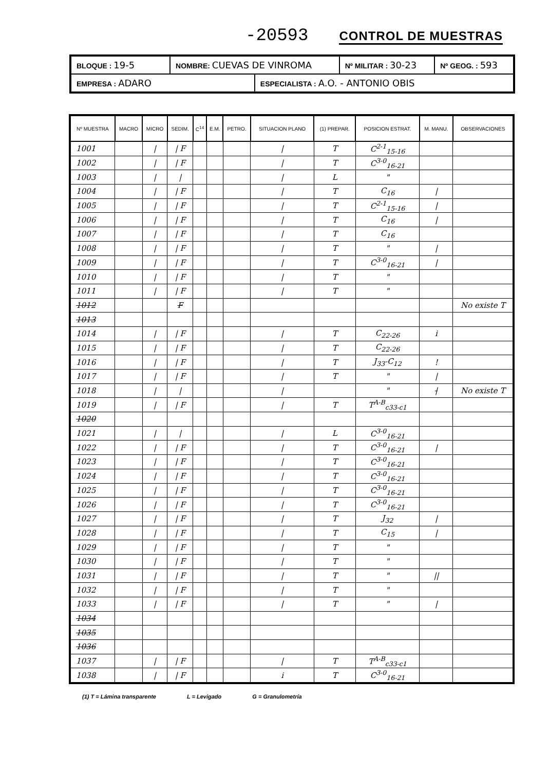-20593 CONTROL DE MUESTRAS
| BLOQUE : 19-5 | NOMBRE: CUEVAS DE VINROMA | | Nº MILITAR : 30-23 | Nº GEOG. : 593 |
| EMPRESA : ADARO | | ESPECIALISTA : A.O. - ANTONIO OBIS | | |
| Nº MUESTRA | MACRO | MICRO | SEDIM. | C<sup>14</sup> | E.M. | PETRO. | SITUACION PLANO | (1) PREPAR. | POSICION ESTRAT. | M. MANU. | OBSERVACIONES |
| --- | --- | --- | --- | --- | --- | --- | --- | --- | --- | --- | --- |
| 1001 | | / | / F | | | | / | T | C<sup>2-1</sup><sub>15-16</sub> | | |
| 1002 | | / | / F | | | | / | T | C<sup>3-0</sup><sub>16-21</sub> | | |
| 1003 | | / | / | | | | / | L | " | | |
| 1004 | | / | / F | | | | / | T | C<sub>16</sub> | / | |
| 1005 | | / | / F | | | | / | T | C<sup>2-1</sup><sub>15-16</sub> | / | |
| 1006 | | / | / F | | | | / | T | C<sub>16</sub> | / | |
| 1007 | | / | / F | | | | / | T | C<sub>16</sub> | | |
| 1008 | | / | / F | | | | / | T | " | / | |
| 1009 | | / | / F | | | | / | T | C<sup>3-0</sup><sub>16-21</sub> | / | |
| 1010 | | / | / F | | | | / | T | " | | |
| 1011 | | / | / F | | | | / | T | " | | |
| 1012 | | | F | | | | | | | | No existe T |
| 1013 | | | | | | | | | | | |
| 1014 | | / | / F | | | | / | T | C<sub>22-26</sub> | i | |
| 1015 | | / | / F | | | | / | T | C<sub>22-26</sub> | | |
| 1016 | | / | / F | | | | / | T | J<sub>33</sub>-C<sub>12</sub> | ! | |
| 1017 | | / | / F | | | | / | T | " | / | |
| 1018 | | / | / | | | | / | | " | / | No existe T |
| 1019 | | / | / F | | | | / | T | T<sup>A-B</sup><sub>c33-c1</sub> | | |
| 1020 | | | | | | | | | | | |
| 1021 | | / | / | | | | / | L | C<sup>3-0</sup><sub>16-21</sub> | | |
| 1022 | | / | / F | | | | / | T | C<sup>3-0</sup><sub>16-21</sub> | / | |
| 1023 | | / | / F | | | | / | T | C<sup>3-0</sup><sub>16-21</sub> | | |
| 1024 | | / | / F | | | | / | T | C<sup>3-0</sup><sub>16-21</sub> | | |
| 1025 | | / | / F | | | | / | T | C<sup>3-0</sup><sub>16-21</sub> | | |
| 1026 | | / | / F | | | | / | T | C<sup>3-0</sup><sub>16-21</sub> | | |
| 1027 | | / | / F | | | | / | T | J<sub>32</sub> | / | |
| 1028 | | / | / F | | | | / | T | C<sub>15</sub> | / | |
| 1029 | | / | / F | | | | / | T | " | | |
| 1030 | | / | / F | | | | / | T | " | | |
| 1031 | | / | / F | | | | / | T | " | // | |
| 1032 | | / | / F | | | | / | T | " | | |
| 1033 | | / | / F | | | | / | T | " | / | |
| 1034 | | | | | | | | | | | |
| 1035 | | | | | | | | | | | |
| 1036 | | | | | | | | | | | |
| 1037 | | / | / F | | | | / | T | T<sup>A-B</sup><sub>c33-c1</sub> | | |
| 1038 | | / | / F | | | | i | T | C<sup>3-0</sup><sub>16-21</sub> | | |
(1) T = Lámina transparente L = Levigado G = Granulometría